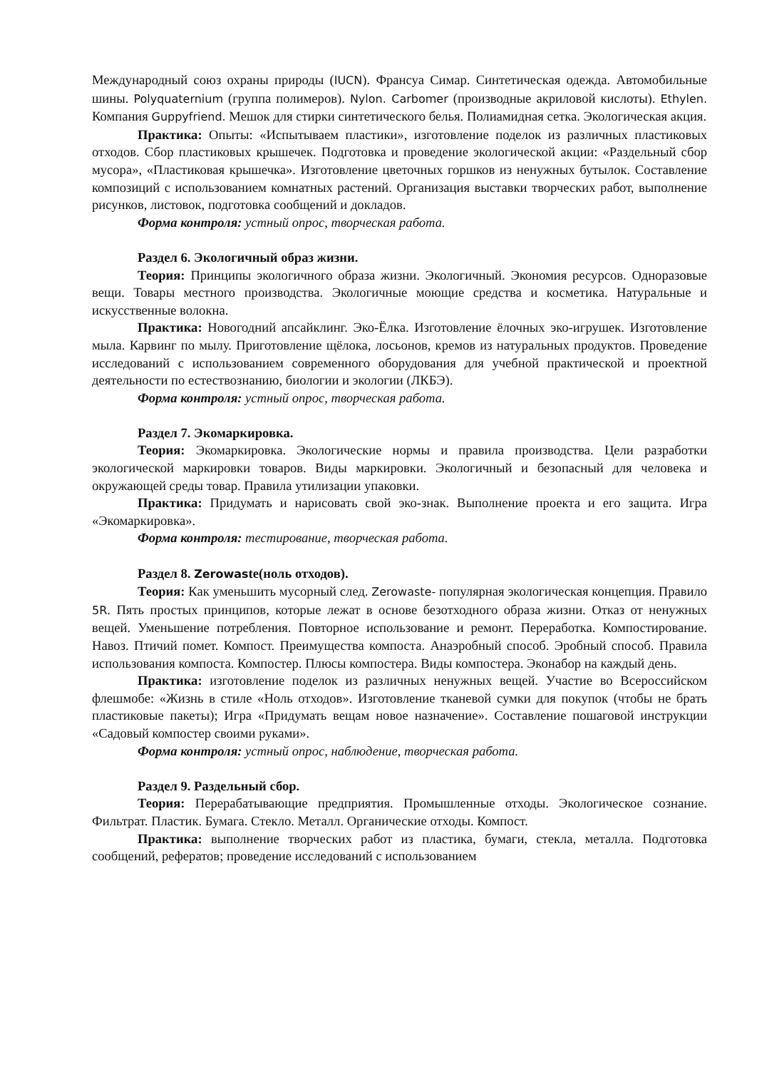Международный союз охраны природы (IUCN). Франсуа Симар. Синтетическая одежда. Автомобильные шины. Polyquaternium (группа полимеров). Nylon. Carbomer (производные акриловой кислоты). Ethylen. Компания Guppyfriend. Мешок для стирки синтетического белья. Полиамидная сетка. Экологическая акция.
Практика: Опыты: «Испытываем пластики», изготовление поделок из различных пластиковых отходов. Сбор пластиковых крышечек. Подготовка и проведение экологической акции: «Раздельный сбор мусора», «Пластиковая крышечка». Изготовление цветочных горшков из ненужных бутылок. Составление композиций с использованием комнатных растений. Организация выставки творческих работ, выполнение рисунков, листовок, подготовка сообщений и докладов.
Форма контроля: устный опрос, творческая работа.
Раздел 6. Экологичный образ жизни.
Теория: Принципы экологичного образа жизни. Экологичный. Экономия ресурсов. Одноразовые вещи. Товары местного производства. Экологичные моющие средства и косметика. Натуральные и искусственные волокна.
Практика: Новогодний апсайклинг. Эко-Ёлка. Изготовление ёлочных эко-игрушек. Изготовление мыла. Карвинг по мылу. Приготовление щёлока, лосьонов, кремов из натуральных продуктов. Проведение исследований с использованием современного оборудования для учебной практической и проектной деятельности по естествознанию, биологии и экологии (ЛКБЭ).
Форма контроля: устный опрос, творческая работа.
Раздел 7. Экомаркировка.
Теория: Экомаркировка. Экологические нормы и правила производства. Цели разработки экологической маркировки товаров. Виды маркировки. Экологичный и безопасный для человека и окружающей среды товар. Правила утилизации упаковки.
Практика: Придумать и нарисовать свой эко-знак. Выполнение проекта и его защита. Игра «Экомаркировка».
Форма контроля: тестирование, творческая работа.
Раздел 8. Zerowaste(ноль отходов).
Теория: Как уменьшить мусорный след. Zerowaste- популярная экологическая концепция. Правило 5R. Пять простых принципов, которые лежат в основе безотходного образа жизни. Отказ от ненужных вещей. Уменьшение потребления. Повторное использование и ремонт. Переработка. Компостирование. Навоз. Птичий помет. Компост. Преимущества компоста. Анаэробный способ. Эробный способ. Правила использования компоста. Компостер. Плюсы компостера. Виды компостера. Эконабор на каждый день.
Практика: изготовление поделок из различных ненужных вещей. Участие во Всероссийском флешмобе: «Жизнь в стиле «Ноль отходов». Изготовление тканевой сумки для покупок (чтобы не брать пластиковые пакеты); Игра «Придумать вещам новое назначение». Составление пошаговой инструкции «Садовый компостер своими руками».
Форма контроля: устный опрос, наблюдение, творческая работа.
Раздел 9. Раздельный сбор.
Теория: Перерабатывающие предприятия. Промышленные отходы. Экологическое сознание. Фильтрат. Пластик. Бумага. Стекло. Металл. Органические отходы. Компост.
Практика: выполнение творческих работ из пластика, бумаги, стекла, металла. Подготовка сообщений, рефератов; проведение исследований с использованием